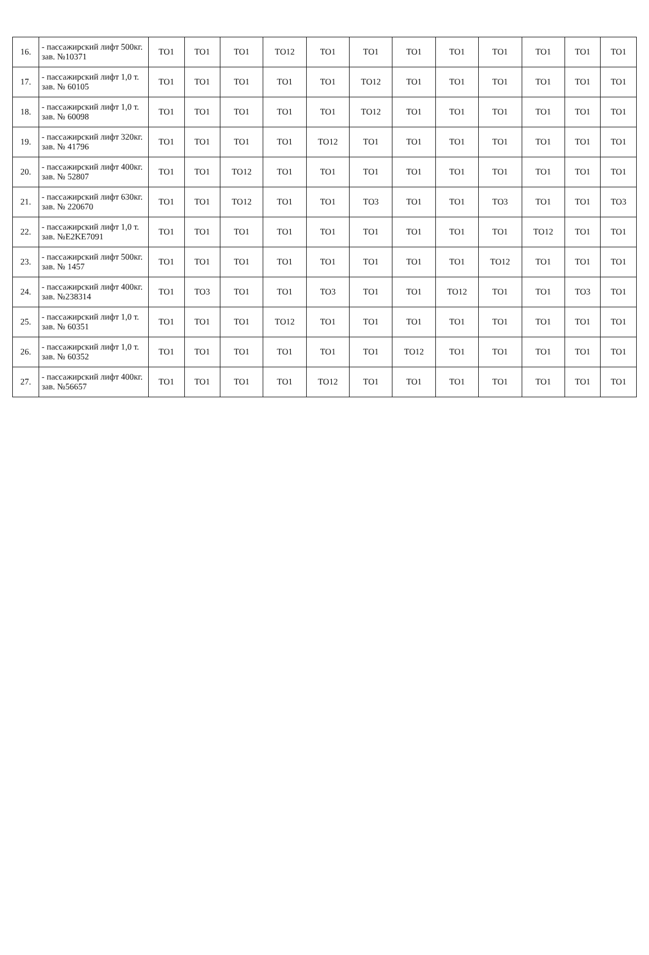| 16. | - пассажирский лифт 500кг. зав. №10371 | ТО1 | ТО1 | ТО1 | ТО12 | ТО1 | ТО1 | ТО1 | ТО1 | ТО1 | ТО1 | ТО1 | ТО1 |
| 17. | - пассажирский лифт 1,0 т. зав. № 60105 | ТО1 | ТО1 | ТО1 | ТО1 | ТО1 | ТО12 | ТО1 | ТО1 | ТО1 | ТО1 | ТО1 | ТО1 |
| 18. | - пассажирский лифт 1,0 т. зав. № 60098 | ТО1 | ТО1 | ТО1 | ТО1 | ТО1 | ТО12 | ТО1 | ТО1 | ТО1 | ТО1 | ТО1 | ТО1 |
| 19. | - пассажирский лифт 320кг. зав. № 41796 | ТО1 | ТО1 | ТО1 | ТО1 | ТО12 | ТО1 | ТО1 | ТО1 | ТО1 | ТО1 | ТО1 | ТО1 |
| 20. | - пассажирский лифт 400кг. зав. № 52807 | ТО1 | ТО1 | ТО12 | ТО1 | ТО1 | ТО1 | ТО1 | ТО1 | ТО1 | ТО1 | ТО1 | ТО1 |
| 21. | - пассажирский лифт 630кг. зав. № 220670 | ТО1 | ТО1 | ТО12 | ТО1 | ТО1 | ТО3 | ТО1 | ТО1 | ТО3 | ТО1 | ТО1 | ТО3 |
| 22. | - пассажирский лифт 1,0 т. зав. №E2KE7091 | ТО1 | ТО1 | ТО1 | ТО1 | ТО1 | ТО1 | ТО1 | ТО1 | ТО1 | ТО12 | ТО1 | ТО1 |
| 23. | - пассажирский лифт 500кг. зав. № 1457 | ТО1 | ТО1 | ТО1 | ТО1 | ТО1 | ТО1 | ТО1 | ТО1 | ТО12 | ТО1 | ТО1 | ТО1 |
| 24. | - пассажирский лифт 400кг. зав. №238314 | ТО1 | ТО3 | ТО1 | ТО1 | ТО3 | ТО1 | ТО1 | ТО12 | ТО1 | ТО1 | ТО3 | ТО1 |
| 25. | - пассажирский лифт 1,0 т. зав. № 60351 | ТО1 | ТО1 | ТО1 | ТО12 | ТО1 | ТО1 | ТО1 | ТО1 | ТО1 | ТО1 | ТО1 | ТО1 |
| 26. | - пассажирский лифт 1,0 т. зав. № 60352 | ТО1 | ТО1 | ТО1 | ТО1 | ТО1 | ТО1 | ТО12 | ТО1 | ТО1 | ТО1 | ТО1 | ТО1 |
| 27. | - пассажирский лифт 400кг. зав. №56657 | ТО1 | ТО1 | ТО1 | ТО1 | ТО12 | ТО1 | ТО1 | ТО1 | ТО1 | ТО1 | ТО1 | ТО1 |